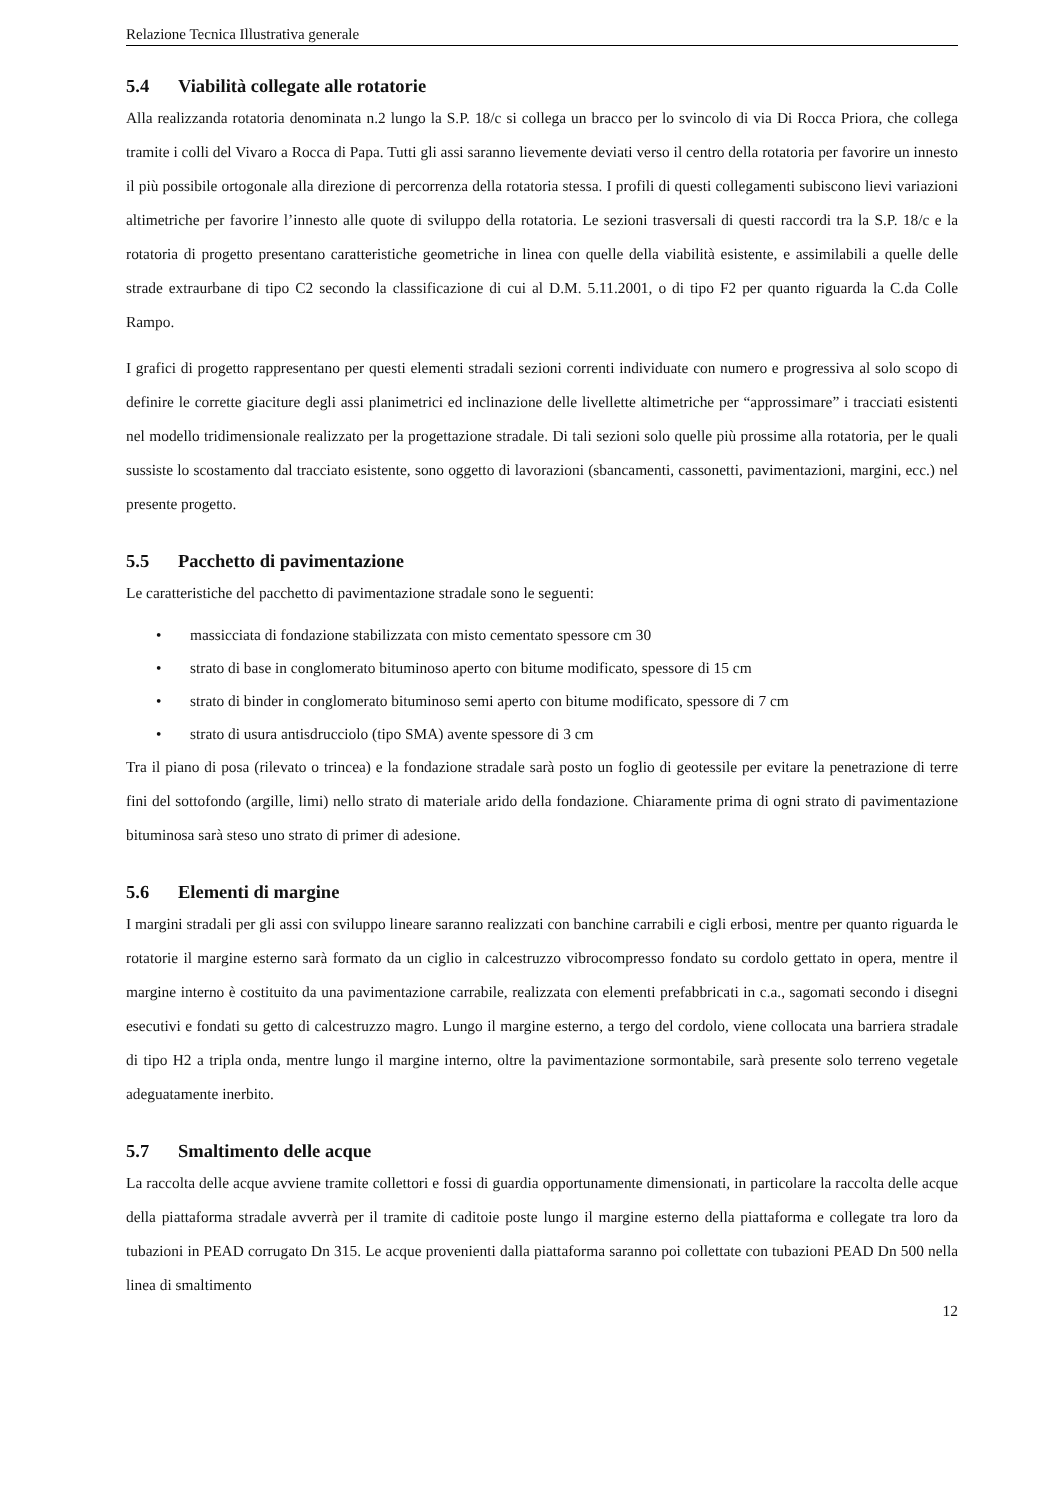Relazione Tecnica Illustrativa generale
5.4 Viabilità collegate alle rotatorie
Alla realizzanda rotatoria denominata n.2 lungo la S.P. 18/c si collega un bracco per lo svincolo di via Di Rocca Priora, che collega tramite i colli del Vivaro a Rocca di Papa. Tutti gli assi saranno lievemente deviati verso il centro della rotatoria per favorire un innesto il più possibile ortogonale alla direzione di percorrenza della rotatoria stessa. I profili di questi collegamenti subiscono lievi variazioni altimetriche per favorire l’innesto alle quote di sviluppo della rotatoria. Le sezioni trasversali di questi raccordi tra la S.P. 18/c e la rotatoria di progetto presentano caratteristiche geometriche in linea con quelle della viabilità esistente, e assimilabili a quelle delle strade extraurbane di tipo C2 secondo la classificazione di cui al D.M. 5.11.2001, o di tipo F2 per quanto riguarda la C.da Colle Rampo.
I grafici di progetto rappresentano per questi elementi stradali sezioni correnti individuate con numero e progressiva al solo scopo di definire le corrette giaciture degli assi planimetrici ed inclinazione delle livellette altimetriche per “approssimare” i tracciati esistenti nel modello tridimensionale realizzato per la progettazione stradale. Di tali sezioni solo quelle più prossime alla rotatoria, per le quali sussiste lo scostamento dal tracciato esistente, sono oggetto di lavorazioni (sbancamenti, cassonetti, pavimentazioni, margini, ecc.) nel presente progetto.
5.5 Pacchetto di pavimentazione
Le caratteristiche del pacchetto di pavimentazione stradale sono le seguenti:
• massicciata di fondazione stabilizzata con misto cementato spessore cm 30
• strato di base in conglomerato bituminoso aperto con bitume modificato, spessore di 15 cm
• strato di binder in conglomerato bituminoso semi aperto con bitume modificato, spessore di 7 cm
• strato di usura antisdrucciolo (tipo SMA) avente spessore di 3 cm
Tra il piano di posa (rilevato o trincea) e la fondazione stradale sarà posto un foglio di geotessile per evitare la penetrazione di terre fini del sottofondo (argille, limi) nello strato di materiale arido della fondazione. Chiaramente prima di ogni strato di pavimentazione bituminosa sarà steso uno strato di primer di adesione.
5.6 Elementi di margine
I margini stradali per gli assi con sviluppo lineare saranno realizzati con banchine carrabili e cigli erbosi, mentre per quanto riguarda le rotatorie il margine esterno sarà formato da un ciglio in calcestruzzo vibrocompresso fondato su cordolo gettato in opera, mentre il margine interno è costituito da una pavimentazione carrabile, realizzata con elementi prefabbricati in c.a., sagomati secondo i disegni esecutivi e fondati su getto di calcestruzzo magro. Lungo il margine esterno, a tergo del cordolo, viene collocata una barriera stradale di tipo H2 a tripla onda, mentre lungo il margine interno, oltre la pavimentazione sormontabile, sarà presente solo terreno vegetale adeguatamente inerbito.
5.7 Smaltimento delle acque
La raccolta delle acque avviene tramite collettori e fossi di guardia opportunamente dimensionati, in particolare la raccolta delle acque della piattaforma stradale avverrà per il tramite di caditoie poste lungo il margine esterno della piattaforma e collegate tra loro da tubazioni in PEAD corrugato Dn 315. Le acque provenienti dalla piattaforma saranno poi collettate con tubazioni PEAD Dn 500 nella linea di smaltimento
12